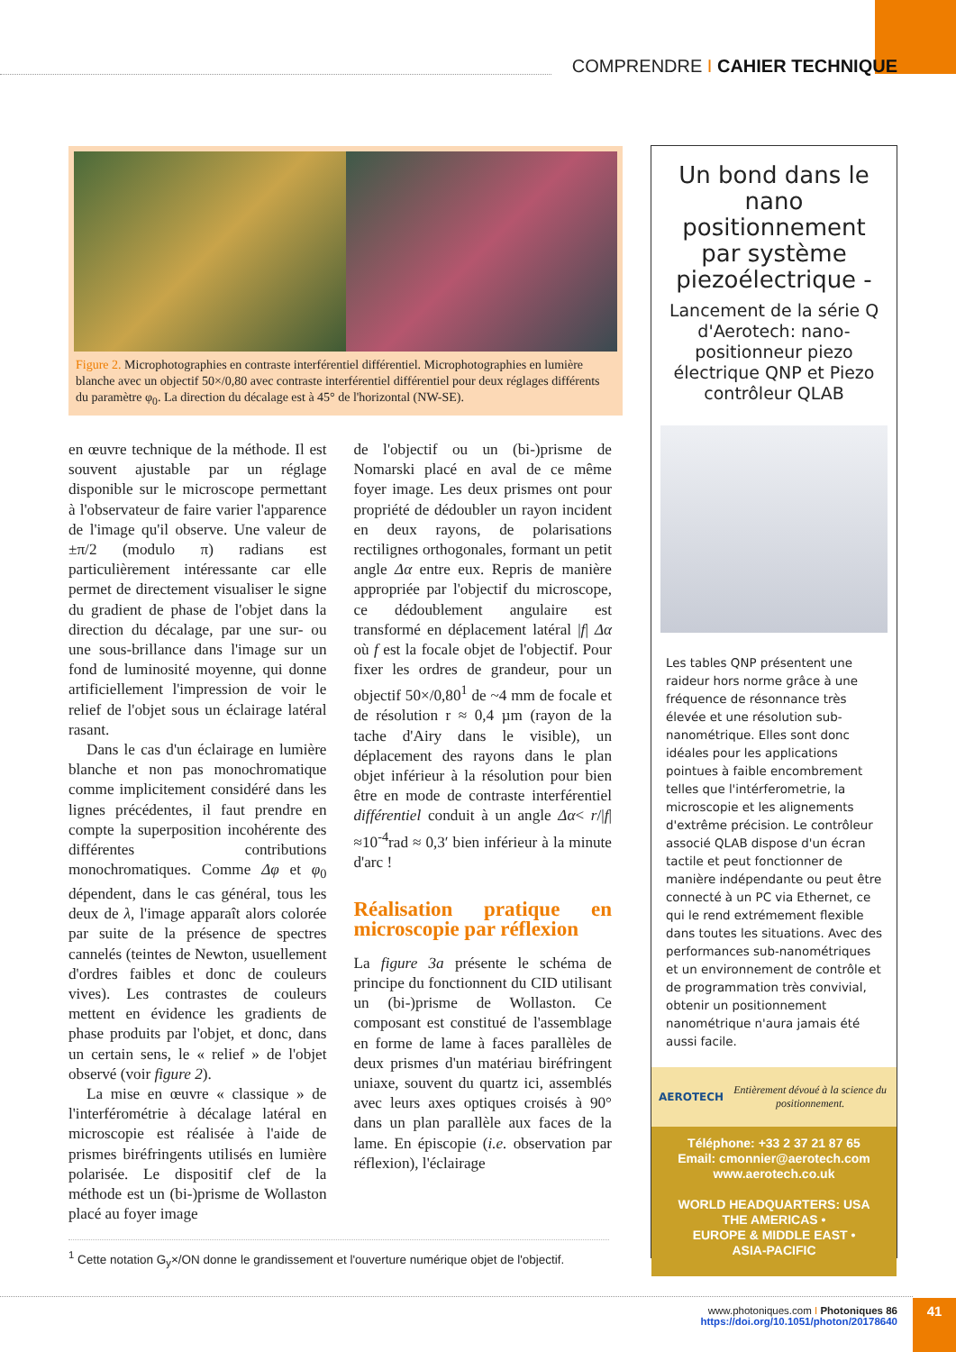COMPRENDRE I CAHIER TECHNIQUE
Figure 2. Microphotographies en contraste interférentiel différentiel. Microphotographies en lumière blanche avec un objectif 50×/0,80 avec contraste interférentiel différentiel pour deux réglages différents du paramètre φ<sub>0</sub>. La direction du décalage est à 45° de l'horizontal (NW-SE).
en œuvre technique de la méthode. Il est souvent ajustable par un réglage disponible sur le microscope permettant à l'observateur de faire varier l'apparence de l'image qu'il observe. Une valeur de ±π/2 (modulo π) radians est particulièrement intéressante car elle permet de directement visualiser le signe du gradient de phase de l'objet dans la direction du décalage, par une sur- ou une sous-brillance dans l'image sur un fond de luminosité moyenne, qui donne artificiellement l'impression de voir le relief de l'objet sous un éclairage latéral rasant.
Dans le cas d'un éclairage en lumière blanche et non pas monochromatique comme implicitement considéré dans les lignes précédentes, il faut prendre en compte la superposition incohérente des différentes contributions monochromatiques. Comme Δφ et φ<sub>0</sub> dépendent, dans le cas général, tous les deux de λ, l'image apparaît alors colorée par suite de la présence de spectres cannelés (teintes de Newton, usuellement d'ordres faibles et donc de couleurs vives). Les contrastes de couleurs mettent en évidence les gradients de phase produits par l'objet, et donc, dans un certain sens, le « relief » de l'objet observé (voir figure 2).
La mise en œuvre « classique » de l'interférométrie à décalage latéral en microscopie est réalisée à l'aide de prismes biréfringents utilisés en lumière polarisée. Le dispositif clef de la méthode est un (bi-)prisme de Wollaston placé au foyer image
de l'objectif ou un (bi-)prisme de Nomarski placé en aval de ce même foyer image. Les deux prismes ont pour propriété de dédoubler un rayon incident en deux rayons, de polarisations rectilignes orthogonales, formant un petit angle Δα entre eux. Repris de manière appropriée par l'objectif du microscope, ce dédoublement angulaire est transformé en déplacement latéral |f| Δα où f est la focale objet de l'objectif. Pour fixer les ordres de grandeur, pour un objectif 50×/0,80<sup>1</sup> de ~4 mm de focale et de résolution r ≈ 0,4 µm (rayon de la tache d'Airy dans le visible), un déplacement des rayons dans le plan objet inférieur à la résolution pour bien être en mode de contraste interférentiel différentiel conduit à un angle Δα< r/|f| ≈10<sup>-4</sup>rad ≈ 0,3′ bien inférieur à la minute d'arc !
Réalisation pratique en microscopie par réflexion
La figure 3a présente le schéma de principe du fonctionnent du CID utilisant un (bi-)prisme de Wollaston. Ce composant est constitué de l'assemblage en forme de lame à faces parallèles de deux prismes d'un matériau biréfringent uniaxe, souvent du quartz ici, assemblés avec leurs axes optiques croisés à 90° dans un plan parallèle aux faces de la lame. En épiscopie (i.e. observation par réflexion), l'éclairage
<sup>1</sup> Cette notation G<sub>y</sub>×/ON donne le grandissement et l'ouverture numérique objet de l'objectif.
Un bond dans le nano positionnement par système piezoélectrique -
Lancement de la série Q d'Aerotech: nano-positionneur piezo électrique QNP et Piezo contrôleur QLAB
Les tables QNP présentent une raideur hors norme grâce à une fréquence de résonnance très élevée et une résolution sub-nanométrique. Elles sont donc idéales pour les applications pointues à faible encombrement telles que l'intérferometrie, la microscopie et les alignements d'extrême précision. Le contrôleur associé QLAB dispose d'un écran tactile et peut fonctionner de manière indépendante ou peut être connecté à un PC via Ethernet, ce qui le rend extrémement flexible dans toutes les situations. Avec des performances sub-nanométriques et un environnement de contrôle et de programmation très convivial, obtenir un positionnement nanométrique n'aura jamais été aussi facile.
AEROTECH Entièrement dévoué à la science du positionnement.
Téléphone: +33 2 37 21 87 65
Email: cmonnier@aerotech.com
www.aerotech.co.uk
WORLD HEADQUARTERS: USA
THE AMERICAS •
EUROPE & MIDDLE EAST •
ASIA-PACIFIC
www.photoniques.com I Photoniques 86
https://doi.org/10.1051/photon/20178640
41